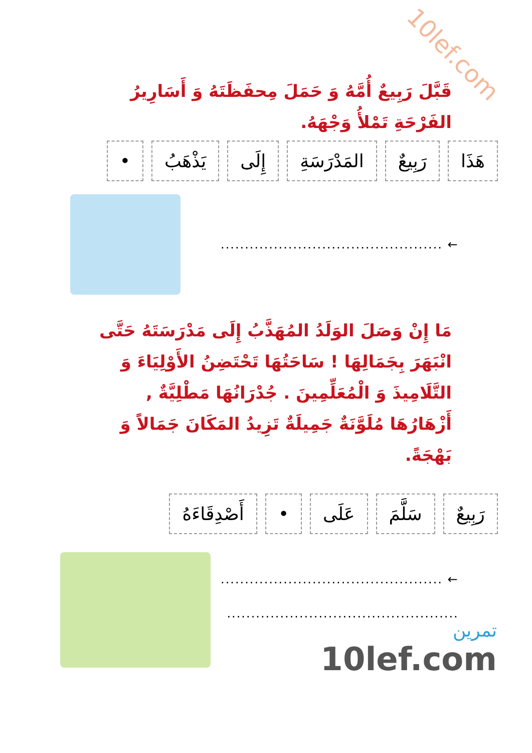10lef.com
قَبَّلَ رَبِيعٌ أُمَّهُ وَ حَمَلَ مِحفَظَتَهُ وَ أَسَارِيرُ الفَرْحَةِ تَمْلأُ وَجْهَهُ.
هَذَا رَبِيعٌ المَدْرَسَةِ إِلَى يَذْهَبُ •
← ..............................................
مَا إِنْ وَصَلَ الوَلَدُ المُهَذَّبُ إِلَى مَدْرَسَتَهُ حَتَّى انْبَهَرَ بِجَمَالِهَا ! سَاحَتُهَا تَحْتَضِنُ الأَوْلِيَاءَ وَ التَّلَامِيذَ وَ الْمُعَلِّمِينَ . جُدْرَانُهَا مَطْلِيَّةٌ , أَزْهَارُهَا مُلَوَّنَةٌ جَمِيلَةٌ تَزِيدُ المَكَانَ جَمَالاً وَ بَهْجَةً.
رَبِيعٌ سَلَّمَ عَلَى • أَصْدِقَاءَهُ
← ..............................................
................................................
تمرين
10lef.com